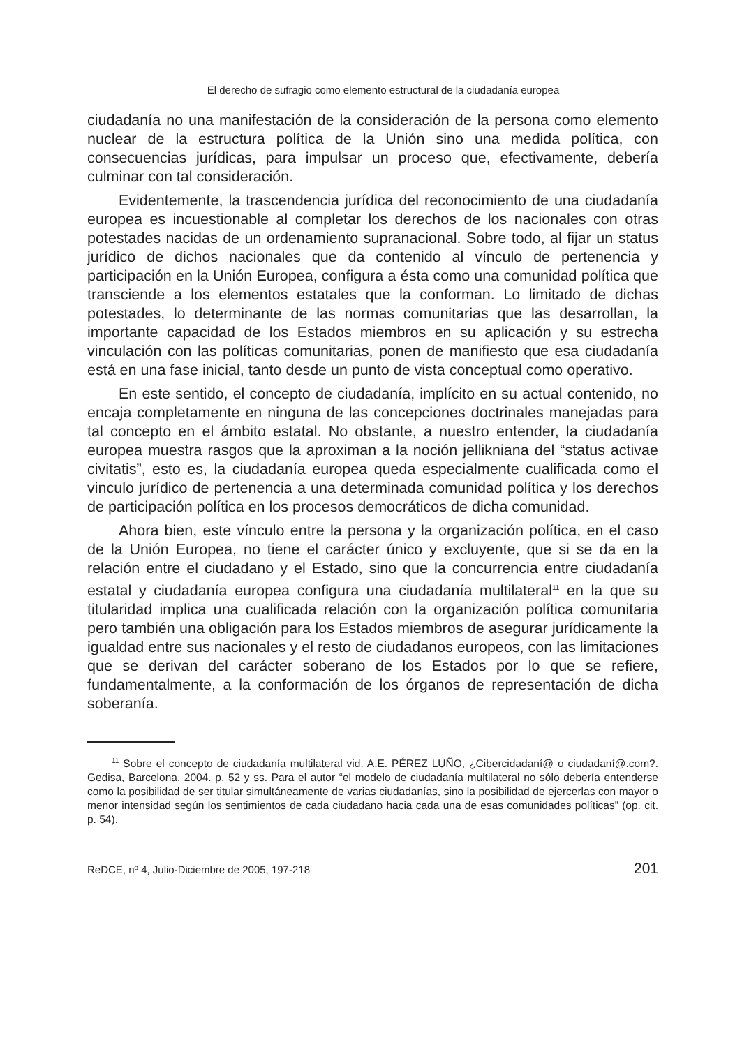El derecho de sufragio como elemento estructural de la ciudadanía europea
ciudadanía no una manifestación de la consideración de la persona como elemento nuclear de la estructura política de la Unión sino una medida política, con consecuencias jurídicas, para impulsar un proceso que, efectivamente, debería culminar con tal consideración.
Evidentemente, la trascendencia jurídica del reconocimiento de una ciudadanía europea es incuestionable al completar los derechos de los nacionales con otras potestades nacidas de un ordenamiento supranacional. Sobre todo, al fijar un status jurídico de dichos nacionales que da contenido al vínculo de pertenencia y participación en la Unión Europea, configura a ésta como una comunidad política que transciende a los elementos estatales que la conforman. Lo limitado de dichas potestades, lo determinante de las normas comunitarias que las desarrollan, la importante capacidad de los Estados miembros en su aplicación y su estrecha vinculación con las políticas comunitarias, ponen de manifiesto que esa ciudadanía está en una fase inicial, tanto desde un punto de vista conceptual como operativo.
En este sentido, el concepto de ciudadanía, implícito en su actual contenido, no encaja completamente en ninguna de las concepciones doctrinales manejadas para tal concepto en el ámbito estatal. No obstante, a nuestro entender, la ciudadanía europea muestra rasgos que la aproximan a la noción jellikniana del “status activae civitatis”, esto es, la ciudadanía europea queda especialmente cualificada como el vinculo jurídico de pertenencia a una determinada comunidad política y los derechos de participación política en los procesos democráticos de dicha comunidad.
Ahora bien, este vínculo entre la persona y la organización política, en el caso de la Unión Europea, no tiene el carácter único y excluyente, que si se da en la relación entre el ciudadano y el Estado, sino que la concurrencia entre ciudadanía estatal y ciudadanía europea configura una ciudadanía multilateral<sup>11</sup> en la que su titularidad implica una cualificada relación con la organización política comunitaria pero también una obligación para los Estados miembros de asegurar jurídicamente la igualdad entre sus nacionales y el resto de ciudadanos europeos, con las limitaciones que se derivan del carácter soberano de los Estados por lo que se refiere, fundamentalmente, a la conformación de los órganos de representación de dicha soberanía.
<sup>11</sup> Sobre el concepto de ciudadanía multilateral vid. A.E. PÉREZ LUÑO, ¿Cibercidadaní@ o ciudadaní@.com?. Gedisa, Barcelona, 2004. p. 52 y ss. Para el autor “el modelo de ciudadanía multilateral no sólo debería entenderse como la posibilidad de ser titular simultáneamente de varias ciudadanías, sino la posibilidad de ejercerlas con mayor o menor intensidad según los sentimientos de cada ciudadano hacia cada una de esas comunidades políticas” (op. cit. p. 54).
ReDCE, nº 4, Julio-Diciembre de 2005, 197-218 201